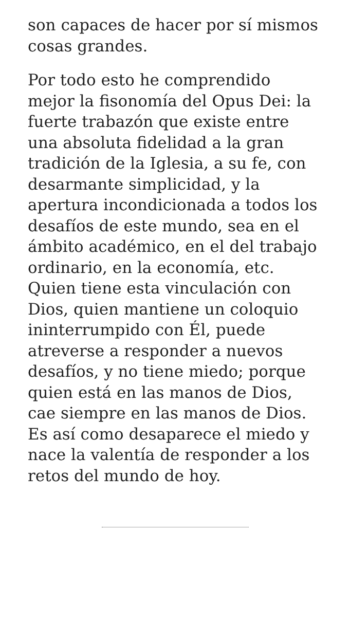son capaces de hacer por sí mismos cosas grandes.
Por todo esto he comprendido mejor la fisonomía del Opus Dei: la fuerte trabazón que existe entre una absoluta fidelidad a la gran tradición de la Iglesia, a su fe, con desarmante simplicidad, y la apertura incondicionada a todos los desafíos de este mundo, sea en el ámbito académico, en el del trabajo ordinario, en la economía, etc. Quien tiene esta vinculación con Dios, quien mantiene un coloquio ininterrumpido con Él, puede atreverse a responder a nuevos desafíos, y no tiene miedo; porque quien está en las manos de Dios, cae siempre en las manos de Dios. Es así como desaparece el miedo y nace la valentía de responder a los retos del mundo de hoy.